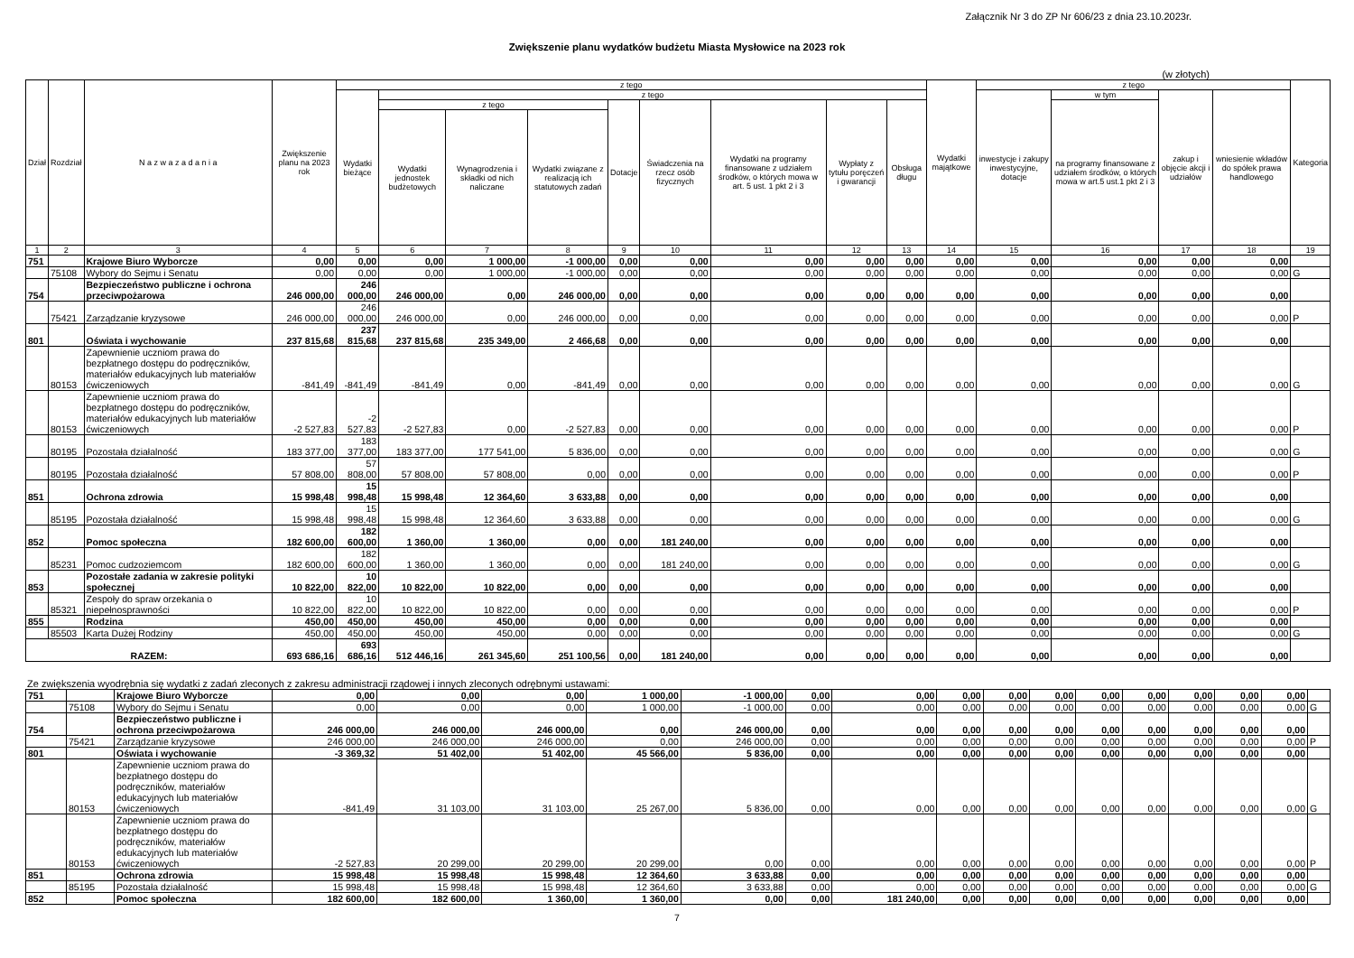Załącznik Nr 3 do ZP Nr 606/23 z dnia 23.10.2023r.
Zwiększenie planu wydatków budżetu Miasta Mysłowice na 2023 rok
(w złotych)
| Dział | Rozdział | N a z w a z a d a n i a | Zwiększenie planu na 2023 rok | z tego | | | | | | | | | Wydatki majątkowe | z tego | | | | Kategoria |
| --- | --- | --- | --- | --- | --- | --- | --- | --- | --- | --- | --- | --- | --- | --- | --- | --- | --- | --- |
| | | | | Wydatki bieżące | z tego | | | | | | | | | inwestycje i zakupy inwestycyjne, dotacje | w tym | zakup i objęcie akcji i udziałów | wniesienie wkładów do spółek prawa handlowego | |
| | | | | | z tego | | | Dotacje | Świadczenia na rzecz osób fizycznych | Wydatki na programy finansowane z udziałem środków, o których mowa w art. 5 ust. 1 pkt 2 i 3 | Wypłaty z tytułu poręczeń i gwarancji | Obsługa długu | | | na programy finansowane z udziałem środków, o których mowa w art.5 ust.1 pkt 2 i 3 | | | |
| | | | | | Wydatki jednostek budżetowych | Wynagrodzenia i składki od nich naliczane | Wydatki związane z realizacją ich statutowych zadań | | | | | | | | | | | |
| 1 | 2 | 3 | 4 | 5 | 6 | 7 | 8 | 9 | 10 | 11 | 12 | 13 | 14 | 15 | 16 | 17 | 18 | 19 |
| 751 | | Krajowe Biuro Wyborcze | 0,00 | 0,00 | 0,00 | 1 000,00 | -1 000,00 | 0,00 | 0,00 | 0,00 | 0,00 | 0,00 | 0,00 | 0,00 | 0,00 | 0,00 | 0,00 | |
| | 75108 | Wybory do Sejmu i Senatu | 0,00 | 0,00 | 0,00 | 1 000,00 | -1 000,00 | 0,00 | 0,00 | 0,00 | 0,00 | 0,00 | 0,00 | 0,00 | 0,00 | 0,00 | 0,00 | G |
| 754 | | Bezpieczeństwo publiczne i ochrona przeciwpożarowa | 246 000,00 | 246 000,00 | 246 000,00 | 0,00 | 246 000,00 | 0,00 | 0,00 | 0,00 | 0,00 | 0,00 | 0,00 | 0,00 | 0,00 | 0,00 | 0,00 | |
| | 75421 | Zarządzanie kryzysowe | 246 000,00 | 246 000,00 | 246 000,00 | 0,00 | 246 000,00 | 0,00 | 0,00 | 0,00 | 0,00 | 0,00 | 0,00 | 0,00 | 0,00 | 0,00 | 0,00 | P |
| 801 | | Oświata i wychowanie | 237 815,68 | 237 815,68 | 237 815,68 | 235 349,00 | 2 466,68 | 0,00 | 0,00 | 0,00 | 0,00 | 0,00 | 0,00 | 0,00 | 0,00 | 0,00 | 0,00 | |
| | 80153 | Zapewnienie uczniom prawa do bezpłatnego dostępu do podręczników, materiałów edukacyjnych lub materiałów ćwiczeniowych | -841,49 | -841,49 | -841,49 | 0,00 | -841,49 | 0,00 | 0,00 | 0,00 | 0,00 | 0,00 | 0,00 | 0,00 | 0,00 | 0,00 | 0,00 | G |
| | 80153 | Zapewnienie uczniom prawa do bezpłatnego dostępu do podręczników, materiałów edukacyjnych lub materiałów ćwiczeniowych | -2 527,83 | -2 527,83 | -2 527,83 | 0,00 | -2 527,83 | 0,00 | 0,00 | 0,00 | 0,00 | 0,00 | 0,00 | 0,00 | 0,00 | 0,00 | 0,00 | P |
| | 80195 | Pozostała działalność | 183 377,00 | 183 377,00 | 183 377,00 | 177 541,00 | 5 836,00 | 0,00 | 0,00 | 0,00 | 0,00 | 0,00 | 0,00 | 0,00 | 0,00 | 0,00 | 0,00 | G |
| | 80195 | Pozostała działalność | 57 808,00 | 57 808,00 | 57 808,00 | 57 808,00 | 0,00 | 0,00 | 0,00 | 0,00 | 0,00 | 0,00 | 0,00 | 0,00 | 0,00 | 0,00 | 0,00 | P |
| 851 | | Ochrona zdrowia | 15 998,48 | 15 998,48 | 15 998,48 | 12 364,60 | 3 633,88 | 0,00 | 0,00 | 0,00 | 0,00 | 0,00 | 0,00 | 0,00 | 0,00 | 0,00 | 0,00 | |
| | 85195 | Pozostała działalność | 15 998,48 | 15 998,48 | 15 998,48 | 12 364,60 | 3 633,88 | 0,00 | 0,00 | 0,00 | 0,00 | 0,00 | 0,00 | 0,00 | 0,00 | 0,00 | 0,00 | G |
| 852 | | Pomoc społeczna | 182 600,00 | 182 600,00 | 1 360,00 | 1 360,00 | 0,00 | 0,00 | 181 240,00 | 0,00 | 0,00 | 0,00 | 0,00 | 0,00 | 0,00 | 0,00 | 0,00 | |
| | 85231 | Pomoc cudzoziemcom | 182 600,00 | 182 600,00 | 1 360,00 | 1 360,00 | 0,00 | 0,00 | 181 240,00 | 0,00 | 0,00 | 0,00 | 0,00 | 0,00 | 0,00 | 0,00 | 0,00 | G |
| 853 | | Pozostałe zadania w zakresie polityki społecznej | 10 822,00 | 10 822,00 | 10 822,00 | 10 822,00 | 0,00 | 0,00 | 0,00 | 0,00 | 0,00 | 0,00 | 0,00 | 0,00 | 0,00 | 0,00 | 0,00 | |
| | 85321 | Zespoły do spraw orzekania o niepełnosprawności | 10 822,00 | 10 822,00 | 10 822,00 | 10 822,00 | 0,00 | 0,00 | 0,00 | 0,00 | 0,00 | 0,00 | 0,00 | 0,00 | 0,00 | 0,00 | 0,00 | P |
| 855 | | Rodzina | 450,00 | 450,00 | 450,00 | 450,00 | 0,00 | 0,00 | 0,00 | 0,00 | 0,00 | 0,00 | 0,00 | 0,00 | 0,00 | 0,00 | 0,00 | |
| | 85503 | Karta Dużej Rodziny | 450,00 | 450,00 | 450,00 | 450,00 | 0,00 | 0,00 | 0,00 | 0,00 | 0,00 | 0,00 | 0,00 | 0,00 | 0,00 | 0,00 | 0,00 | G |
| RAZEM: | | | 693 686,16 | 693 686,16 | 512 446,16 | 261 345,60 | 251 100,56 | 0,00 | 181 240,00 | 0,00 | 0,00 | 0,00 | 0,00 | 0,00 | 0,00 | 0,00 | 0,00 | |
Ze zwiększenia wyodrębnia się wydatki z zadań zleconych z zakresu administracji rządowej i innych zleconych odrębnymi ustawami:
| 751 | | Krajowe Biuro Wyborcze | 0,00 | 0,00 | 0,00 | 1 000,00 | -1 000,00 | 0,00 | 0,00 | 0,00 | 0,00 | 0,00 | 0,00 | 0,00 | 0,00 | 0,00 | 0,00 | |
| | 75108 | Wybory do Sejmu i Senatu | 0,00 | 0,00 | 0,00 | 1 000,00 | -1 000,00 | 0,00 | 0,00 | 0,00 | 0,00 | 0,00 | 0,00 | 0,00 | 0,00 | 0,00 | 0,00 | G |
| 754 | | Bezpieczeństwo publiczne i ochrona przeciwpożarowa | 246 000,00 | 246 000,00 | 246 000,00 | 0,00 | 246 000,00 | 0,00 | 0,00 | 0,00 | 0,00 | 0,00 | 0,00 | 0,00 | 0,00 | 0,00 | 0,00 | |
| | 75421 | Zarządzanie kryzysowe | 246 000,00 | 246 000,00 | 246 000,00 | 0,00 | 246 000,00 | 0,00 | 0,00 | 0,00 | 0,00 | 0,00 | 0,00 | 0,00 | 0,00 | 0,00 | 0,00 | P |
| 801 | | Oświata i wychowanie | -3 369,32 | 51 402,00 | 51 402,00 | 45 566,00 | 5 836,00 | 0,00 | 0,00 | 0,00 | 0,00 | 0,00 | 0,00 | 0,00 | 0,00 | 0,00 | 0,00 | |
| | 80153 | Zapewnienie uczniom prawa do bezpłatnego dostępu do podręczników, materiałów edukacyjnych lub materiałów ćwiczeniowych | -841,49 | 31 103,00 | 31 103,00 | 25 267,00 | 5 836,00 | 0,00 | 0,00 | 0,00 | 0,00 | 0,00 | 0,00 | 0,00 | 0,00 | 0,00 | 0,00 | G |
| | 80153 | Zapewnienie uczniom prawa do bezpłatnego dostępu do podręczników, materiałów edukacyjnych lub materiałów ćwiczeniowych | -2 527,83 | 20 299,00 | 20 299,00 | 20 299,00 | 0,00 | 0,00 | 0,00 | 0,00 | 0,00 | 0,00 | 0,00 | 0,00 | 0,00 | 0,00 | 0,00 | P |
| 851 | | Ochrona zdrowia | 15 998,48 | 15 998,48 | 15 998,48 | 12 364,60 | 3 633,88 | 0,00 | 0,00 | 0,00 | 0,00 | 0,00 | 0,00 | 0,00 | 0,00 | 0,00 | 0,00 | |
| | 85195 | Pozostała działalność | 15 998,48 | 15 998,48 | 15 998,48 | 12 364,60 | 3 633,88 | 0,00 | 0,00 | 0,00 | 0,00 | 0,00 | 0,00 | 0,00 | 0,00 | 0,00 | 0,00 | G |
| 852 | | Pomoc społeczna | 182 600,00 | 182 600,00 | 1 360,00 | 1 360,00 | 0,00 | 0,00 | 181 240,00 | 0,00 | 0,00 | 0,00 | 0,00 | 0,00 | 0,00 | 0,00 | 0,00 | |
7